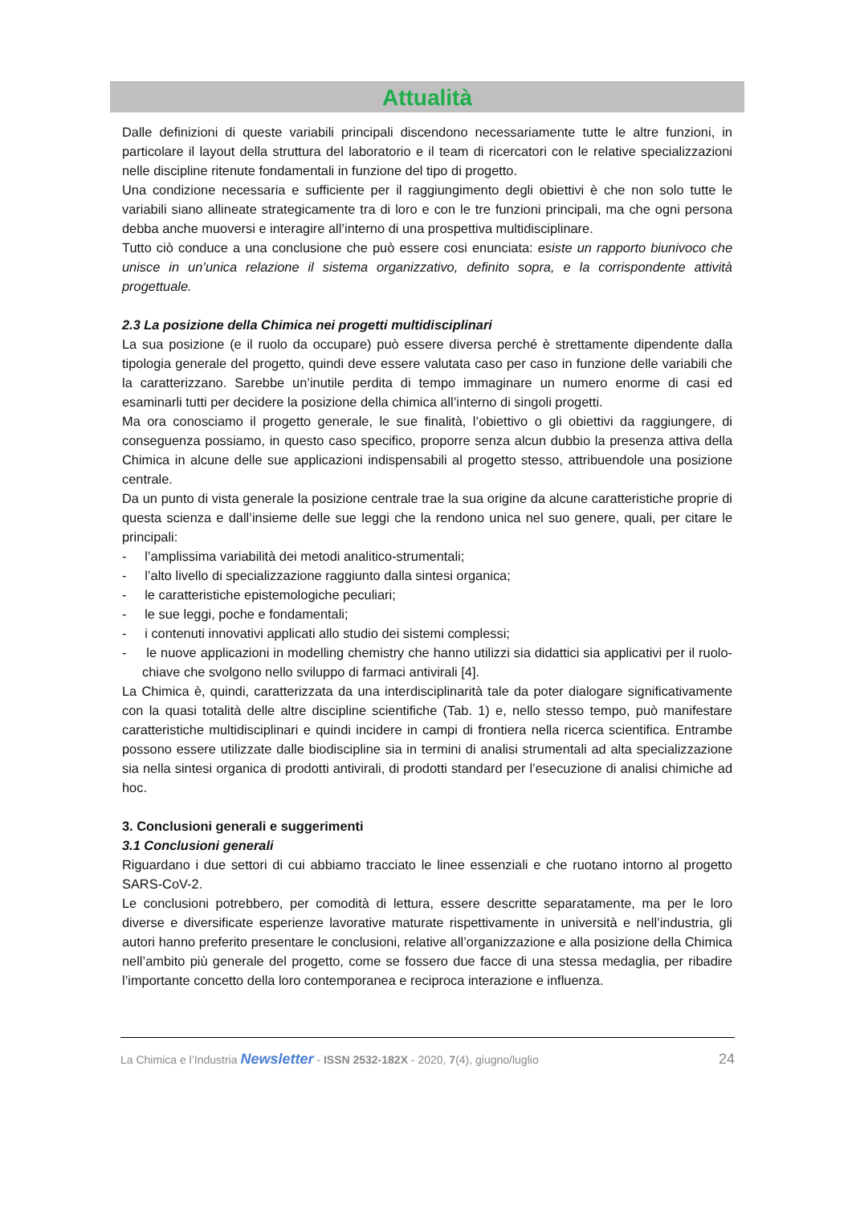Attualità
Dalle definizioni di queste variabili principali discendono necessariamente tutte le altre funzioni, in particolare il layout della struttura del laboratorio e il team di ricercatori con le relative specializzazioni nelle discipline ritenute fondamentali in funzione del tipo di progetto.
Una condizione necessaria e sufficiente per il raggiungimento degli obiettivi è che non solo tutte le variabili siano allineate strategicamente tra di loro e con le tre funzioni principali, ma che ogni persona debba anche muoversi e interagire all’interno di una prospettiva multidisciplinare.
Tutto ciò conduce a una conclusione che può essere cosi enunciata: esiste un rapporto biunivoco che unisce in un’unica relazione il sistema organizzativo, definito sopra, e la corrispondente attività progettuale.
2.3 La posizione della Chimica nei progetti multidisciplinari
La sua posizione (e il ruolo da occupare) può essere diversa perché è strettamente dipendente dalla tipologia generale del progetto, quindi deve essere valutata caso per caso in funzione delle variabili che la caratterizzano. Sarebbe un’inutile perdita di tempo immaginare un numero enorme di casi ed esaminarli tutti per decidere la posizione della chimica all’interno di singoli progetti.
Ma ora conosciamo il progetto generale, le sue finalità, l’obiettivo o gli obiettivi da raggiungere, di conseguenza possiamo, in questo caso specifico, proporre senza alcun dubbio la presenza attiva della Chimica in alcune delle sue applicazioni indispensabili al progetto stesso, attribuendole una posizione centrale.
Da un punto di vista generale la posizione centrale trae la sua origine da alcune caratteristiche proprie di questa scienza e dall’insieme delle sue leggi che la rendono unica nel suo genere, quali, per citare le principali:
- l’amplissima variabilità dei metodi analitico-strumentali;
- l’alto livello di specializzazione raggiunto dalla sintesi organica;
- le caratteristiche epistemologiche peculiari;
- le sue leggi, poche e fondamentali;
- i contenuti innovativi applicati allo studio dei sistemi complessi;
- le nuove applicazioni in modelling chemistry che hanno utilizzi sia didattici sia applicativi per il ruolo-chiave che svolgono nello sviluppo di farmaci antivirali [4].
La Chimica è, quindi, caratterizzata da una interdisciplinarità tale da poter dialogare significativamente con la quasi totalità delle altre discipline scientifiche (Tab. 1) e, nello stesso tempo, può manifestare caratteristiche multidisciplinari e quindi incidere in campi di frontiera nella ricerca scientifica. Entrambe possono essere utilizzate dalle biodiscipline sia in termini di analisi strumentali ad alta specializzazione sia nella sintesi organica di prodotti antivirali, di prodotti standard per l’esecuzione di analisi chimiche ad hoc.
3. Conclusioni generali e suggerimenti
3.1 Conclusioni generali
Riguardano i due settori di cui abbiamo tracciato le linee essenziali e che ruotano intorno al progetto SARS-CoV-2.
Le conclusioni potrebbero, per comodità di lettura, essere descritte separatamente, ma per le loro diverse e diversificate esperienze lavorative maturate rispettivamente in università e nell’industria, gli autori hanno preferito presentare le conclusioni, relative all’organizzazione e alla posizione della Chimica nell’ambito più generale del progetto, come se fossero due facce di una stessa medaglia, per ribadire l’importante concetto della loro contemporanea e reciproca interazione e influenza.
La Chimica e l’Industria Newsletter - ISSN 2532-182X - 2020, 7(4), giugno/luglio 24